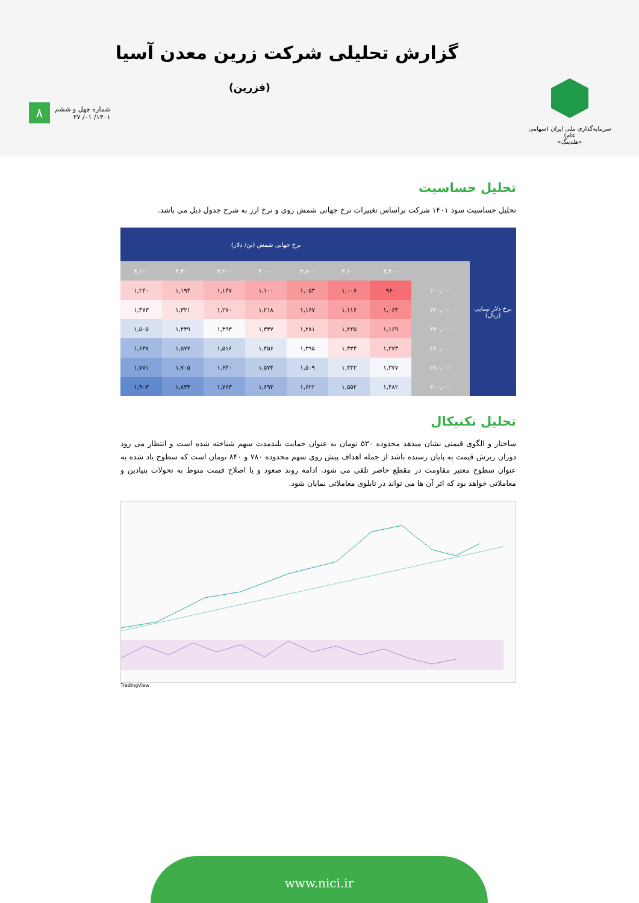گزارش تحلیلی شرکت زرین معدن آسیا
(فزرین)
سرمایه‌گذاری ملی ایران (سهامی عام)
«هلدینگ»
۸
شماره چهل و ششم
۱۴۰۱/ ۰۱/ ۲۷
تحلیل حساسیت
تحلیل حساسیت سود ۱۴۰۱ شرکت براساس تغییرات نرخ جهانی شمش روی و نرخ ارز به شرح جدول ذیل می باشد.
| نرخ دلار نیمایی (ریال) | | نرخ جهانی شمش (تن/ دلار) | | | | | | |
| --- | --- | --- | --- | --- | --- | --- | --- | --- |
| | | ۳,۴۰۰ | ۳,۶۰۰ | ۳,۸۰۰ | ۴,۰۰۰ | ۴,۲۰۰ | ۴,۴۰۰ | ۴,۶۰۰ |
| | ۲۰۰,۰۰۰ | ۹۶۰ | ۱,۰۰۶ | ۱,۰۵۳ | ۱,۱۰۰ | ۱,۱۴۷ | ۱,۱۹۴ | ۱,۲۴۰ |
| | ۲۲۰,۰۰۰ | ۱,۰۶۴ | ۱,۱۱۶ | ۱,۱۶۷ | ۱,۲۱۸ | ۱,۲۷۰ | ۱,۳۲۱ | ۱,۳۷۳ |
| | ۲۴۰,۰۰۰ | ۱,۱۶۹ | ۱,۲۲۵ | ۱,۲۸۱ | ۱,۳۳۷ | ۱,۳۹۳ | ۱,۴۴۹ | ۱,۵۰۵ |
| | ۲۶۰,۰۰۰ | ۱,۲۷۳ | ۱,۳۳۴ | ۱,۳۹۵ | ۱,۴۵۶ | ۱,۵۱۶ | ۱,۵۷۷ | ۱,۶۳۸ |
| | ۲۸۰,۰۰۰ | ۱,۳۷۷ | ۱,۴۴۳ | ۱,۵۰۹ | ۱,۵۷۴ | ۱,۶۴۰ | ۱,۷۰۵ | ۱,۷۷۱ |
| | ۳۰۰,۰۰۰ | ۱,۴۸۲ | ۱,۵۵۲ | ۱,۶۲۲ | ۱,۶۹۳ | ۱,۷۶۳ | ۱,۸۳۳ | ۱,۹۰۳ |
تحلیل تکنیکال
ساختار و الگوی قیمتی نشان میدهد محدوده ۵۳۰ تومان به عنوان حمایت بلندمدت سهم شناخته شده است و انتظار می رود دوران ریزش قیمت به پایان رسیده باشد از جمله اهداف پیش روی سهم محدوده ۷۸۰ و ۸۴۰ تومان است که سطوح یاد شده به عنوان سطوح معتبر مقاومت در مقطع حاضر تلقی می شود، ادامه روند صعود و یا اصلاح قیمت منوط به تحولات بنیادین و معاملاتی خواهد بود که اثر آن ها می تواند در تابلوی معاملاتی نمایان شود.
TradingView
www.nici.ir